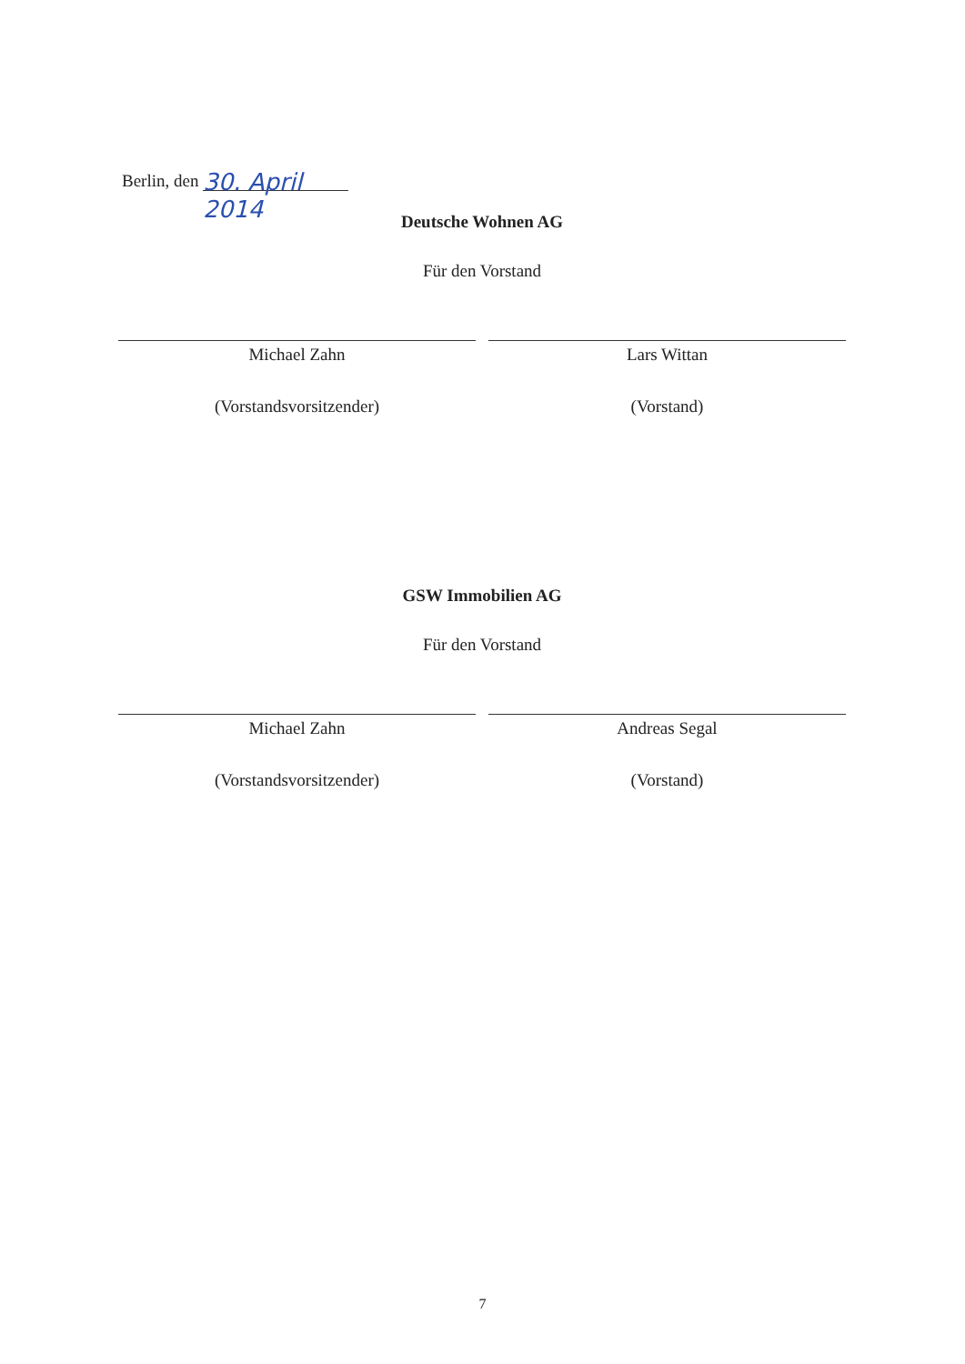Berlin, den 30. April 2014
Deutsche Wohnen AG
Für den Vorstand
Michael Zahn
(Vorstandsvorsitzender)
Lars Wittan
(Vorstand)
GSW Immobilien AG
Für den Vorstand
Michael Zahn
(Vorstandsvorsitzender)
Andreas Segal
(Vorstand)
7